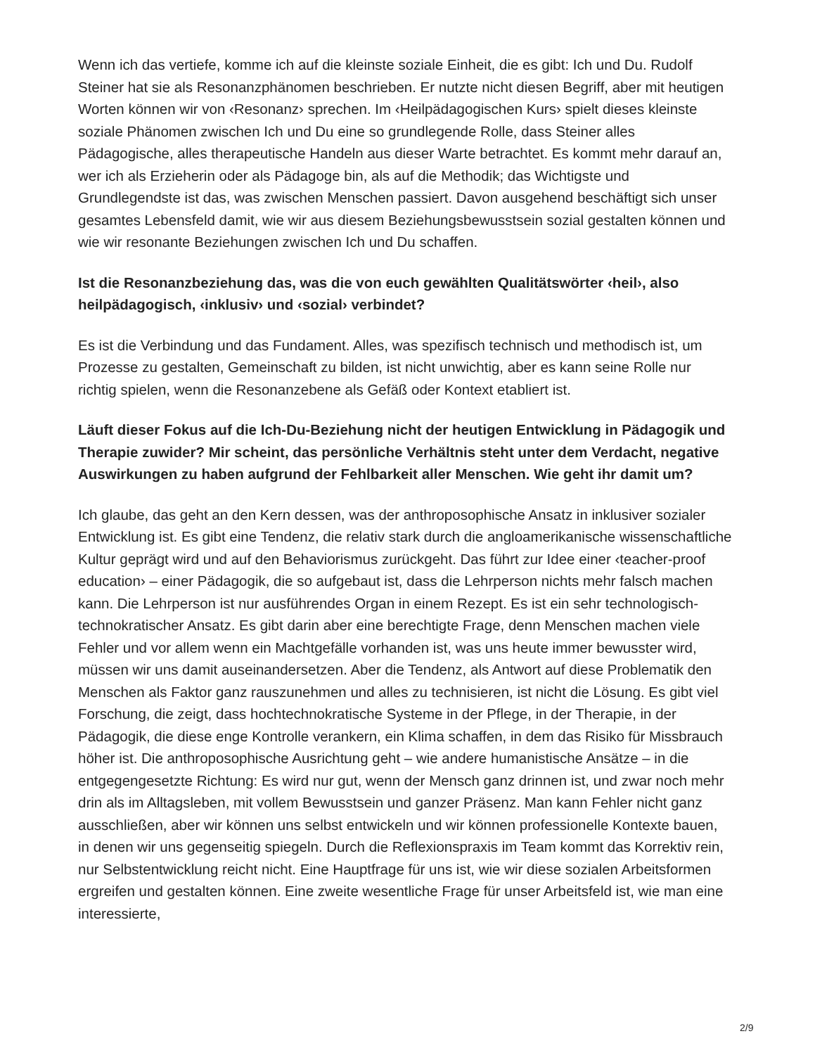Wenn ich das vertiefe, komme ich auf die kleinste soziale Einheit, die es gibt: Ich und Du. Rudolf Steiner hat sie als Resonanzphänomen beschrieben. Er nutzte nicht diesen Begriff, aber mit heutigen Worten können wir von ‹Resonanz› sprechen. Im ‹Heilpädagogischen Kurs› spielt dieses kleinste soziale Phänomen zwischen Ich und Du eine so grundlegende Rolle, dass Steiner alles Pädagogische, alles therapeutische Handeln aus dieser Warte betrachtet. Es kommt mehr darauf an, wer ich als Erzieherin oder als Pädagoge bin, als auf die Methodik; das Wichtigste und Grundlegendste ist das, was zwischen Menschen passiert. Davon ausgehend beschäftigt sich unser gesamtes Lebensfeld damit, wie wir aus diesem Beziehungsbewusstsein sozial gestalten können und wie wir resonante Beziehungen zwischen Ich und Du schaffen.
Ist die Resonanzbeziehung das, was die von euch gewählten Qualitätswörter ‹heil›, also heilpädagogisch, ‹inklusiv› und ‹sozial› verbindet?
Es ist die Verbindung und das Fundament. Alles, was spezifisch technisch und methodisch ist, um Prozesse zu gestalten, Gemeinschaft zu bilden, ist nicht unwichtig, aber es kann seine Rolle nur richtig spielen, wenn die Resonanzebene als Gefäß oder Kontext etabliert ist.
Läuft dieser Fokus auf die Ich-Du-Beziehung nicht der heutigen Entwicklung in Pädagogik und Therapie zuwider? Mir scheint, das persönliche Verhältnis steht unter dem Verdacht, negative Auswirkungen zu haben aufgrund der Fehlbarkeit aller Menschen. Wie geht ihr damit um?
Ich glaube, das geht an den Kern dessen, was der anthroposophische Ansatz in inklusiver sozialer Entwicklung ist. Es gibt eine Tendenz, die relativ stark durch die angloamerikanische wissenschaftliche Kultur geprägt wird und auf den Behaviorismus zurückgeht. Das führt zur Idee einer ‹teacher-proof education› – einer Pädagogik, die so aufgebaut ist, dass die Lehrperson nichts mehr falsch machen kann. Die Lehrperson ist nur ausführendes Organ in einem Rezept. Es ist ein sehr technologisch-technokratischer Ansatz. Es gibt darin aber eine berechtigte Frage, denn Menschen machen viele Fehler und vor allem wenn ein Machtgefälle vorhanden ist, was uns heute immer bewusster wird, müssen wir uns damit auseinandersetzen. Aber die Tendenz, als Antwort auf diese Problematik den Menschen als Faktor ganz rauszunehmen und alles zu technisieren, ist nicht die Lösung. Es gibt viel Forschung, die zeigt, dass hochtechnokratische Systeme in der Pflege, in der Therapie, in der Pädagogik, die diese enge Kontrolle verankern, ein Klima schaffen, in dem das Risiko für Missbrauch höher ist. Die anthroposophische Ausrichtung geht – wie andere humanistische Ansätze – in die entgegengesetzte Richtung: Es wird nur gut, wenn der Mensch ganz drinnen ist, und zwar noch mehr drin als im Alltagsleben, mit vollem Bewusstsein und ganzer Präsenz. Man kann Fehler nicht ganz ausschließen, aber wir können uns selbst entwickeln und wir können professionelle Kontexte bauen, in denen wir uns gegenseitig spiegeln. Durch die Reflexionspraxis im Team kommt das Korrektiv rein, nur Selbstentwicklung reicht nicht. Eine Hauptfrage für uns ist, wie wir diese sozialen Arbeitsformen ergreifen und gestalten können. Eine zweite wesentliche Frage für unser Arbeitsfeld ist, wie man eine interessierte,
2/9